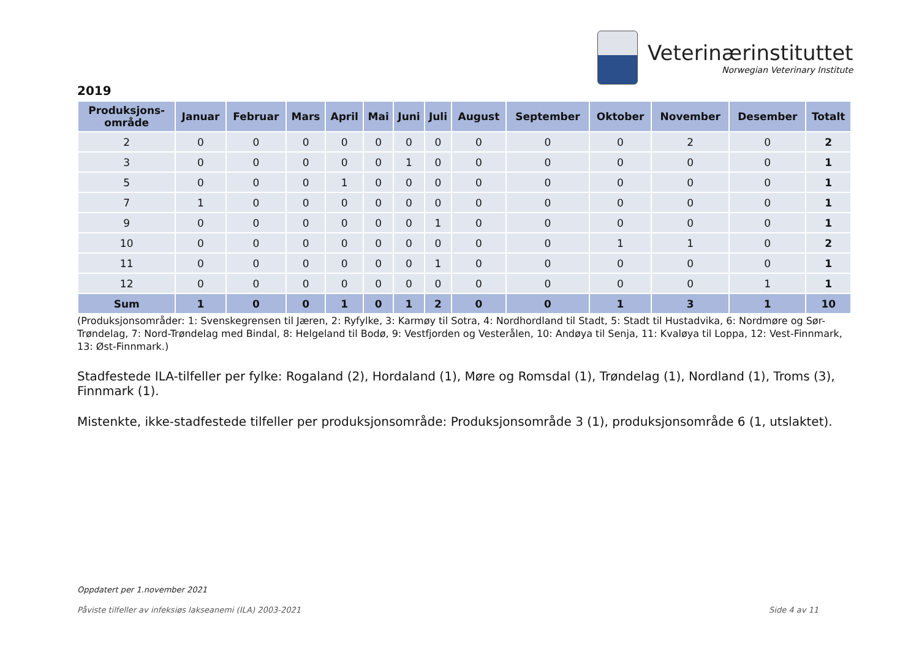Veterinærinstituttet
Norwegian Veterinary Institute
2019
| Produksjons- område | Januar | Februar | Mars | April | Mai | Juni | Juli | August | September | Oktober | November | Desember | Totalt |
| --- | --- | --- | --- | --- | --- | --- | --- | --- | --- | --- | --- | --- | --- |
| 2 | 0 | 0 | 0 | 0 | 0 | 0 | 0 | 0 | 0 | 0 | 2 | 0 | 2 |
| 3 | 0 | 0 | 0 | 0 | 0 | 1 | 0 | 0 | 0 | 0 | 0 | 0 | 1 |
| 5 | 0 | 0 | 0 | 1 | 0 | 0 | 0 | 0 | 0 | 0 | 0 | 0 | 1 |
| 7 | 1 | 0 | 0 | 0 | 0 | 0 | 0 | 0 | 0 | 0 | 0 | 0 | 1 |
| 9 | 0 | 0 | 0 | 0 | 0 | 0 | 1 | 0 | 0 | 0 | 0 | 0 | 1 |
| 10 | 0 | 0 | 0 | 0 | 0 | 0 | 0 | 0 | 0 | 1 | 1 | 0 | 2 |
| 11 | 0 | 0 | 0 | 0 | 0 | 0 | 1 | 0 | 0 | 0 | 0 | 0 | 1 |
| 12 | 0 | 0 | 0 | 0 | 0 | 0 | 0 | 0 | 0 | 0 | 0 | 1 | 1 |
| Sum | 1 | 0 | 0 | 1 | 0 | 1 | 2 | 0 | 0 | 1 | 3 | 1 | 10 |
(Produksjonsområder: 1: Svenskegrensen til Jæren, 2: Ryfylke, 3: Karmøy til Sotra, 4: Nordhordland til Stadt, 5: Stadt til Hustadvika, 6: Nordmøre og Sør-Trøndelag, 7: Nord-Trøndelag med Bindal, 8: Helgeland til Bodø, 9: Vestfjorden og Vesterålen, 10: Andøya til Senja, 11: Kvaløya til Loppa, 12: Vest-Finnmark, 13: Øst-Finnmark.)
Stadfestede ILA-tilfeller per fylke: Rogaland (2), Hordaland (1), Møre og Romsdal (1), Trøndelag (1), Nordland (1), Troms (3), Finnmark (1).
Mistenkte, ikke-stadfestede tilfeller per produksjonsområde: Produksjonsområde 3 (1), produksjonsområde 6 (1, utslaktet).
Oppdatert per 1.november 2021
Påviste tilfeller av infeksiøs lakseanemi (ILA) 2003-2021 Side 4 av 11